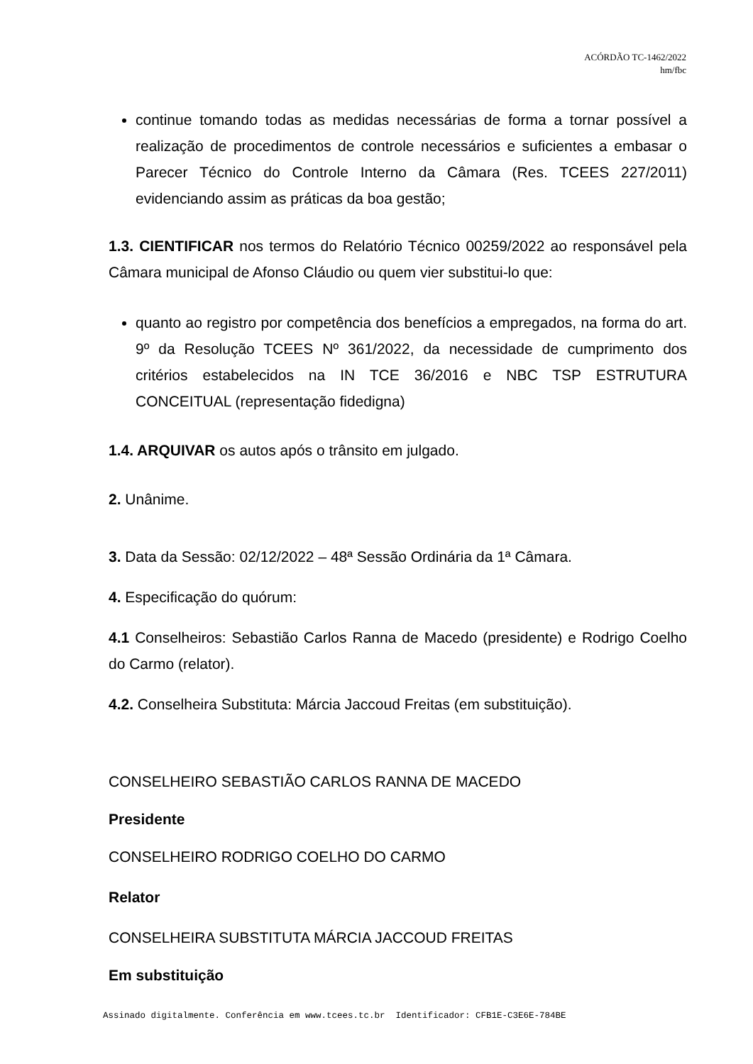ACÓRDÃO TC-1462/2022
hm/fbc
continue tomando todas as medidas necessárias de forma a tornar possível a realização de procedimentos de controle necessários e suficientes a embasar o Parecer Técnico do Controle Interno da Câmara (Res. TCEES 227/2011) evidenciando assim as práticas da boa gestão;
1.3. CIENTIFICAR nos termos do Relatório Técnico 00259/2022 ao responsável pela Câmara municipal de Afonso Cláudio ou quem vier substitui-lo que:
quanto ao registro por competência dos benefícios a empregados, na forma do art. 9º da Resolução TCEES Nº 361/2022, da necessidade de cumprimento dos critérios estabelecidos na IN TCE 36/2016 e NBC TSP ESTRUTURA CONCEITUAL (representação fidedigna)
1.4. ARQUIVAR os autos após o trânsito em julgado.
2. Unânime.
3. Data da Sessão: 02/12/2022 – 48ª Sessão Ordinária da 1ª Câmara.
4. Especificação do quórum:
4.1 Conselheiros: Sebastião Carlos Ranna de Macedo (presidente) e Rodrigo Coelho do Carmo (relator).
4.2. Conselheira Substituta: Márcia Jaccoud Freitas (em substituição).
CONSELHEIRO SEBASTIÃO CARLOS RANNA DE MACEDO
Presidente
CONSELHEIRO RODRIGO COELHO DO CARMO
Relator
CONSELHEIRA SUBSTITUTA MÁRCIA JACCOUD FREITAS
Em substituição
Assinado digitalmente. Conferência em www.tcees.tc.br Identificador: CFB1E-C3E6E-784BE